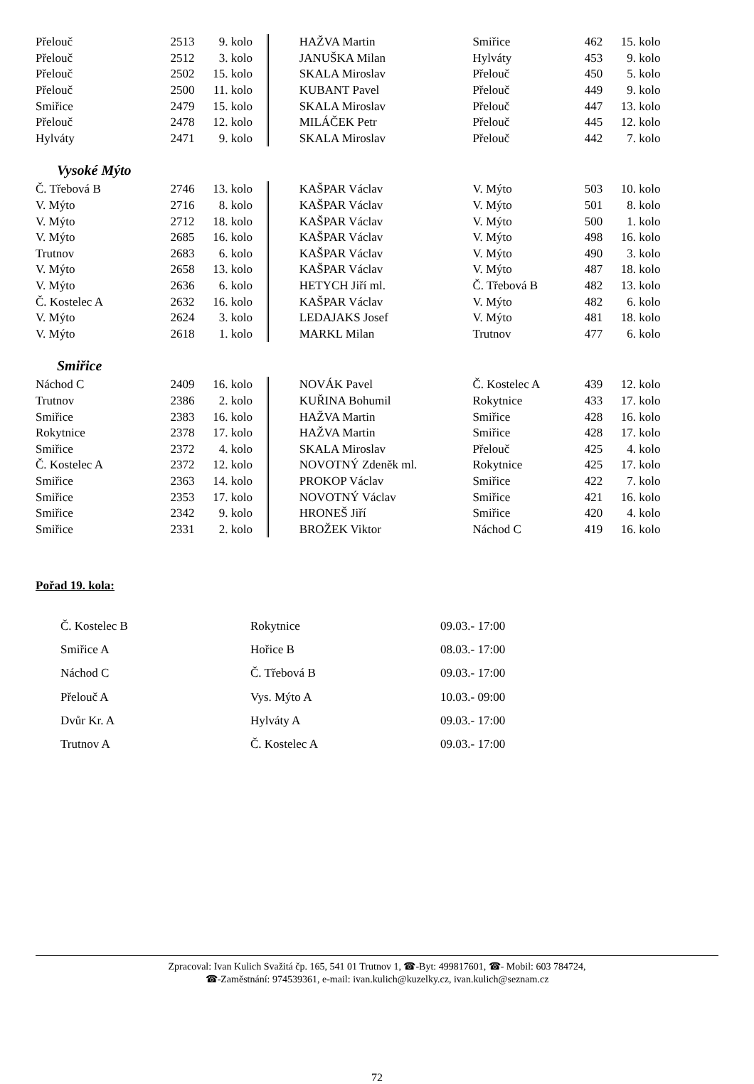| Přelouč | 2513 | 9. kolo | | HAŽVA Martin | Smiřice | 462 | 15. kolo |
| Přelouč | 2512 | 3. kolo | | JANUŠKA Milan | Hylváty | 453 | 9. kolo |
| Přelouč | 2502 | 15. kolo | | SKALA Miroslav | Přelouč | 450 | 5. kolo |
| Přelouč | 2500 | 11. kolo | | KUBANT Pavel | Přelouč | 449 | 9. kolo |
| Smiřice | 2479 | 15. kolo | | SKALA Miroslav | Přelouč | 447 | 13. kolo |
| Přelouč | 2478 | 12. kolo | | MILÁČEK Petr | Přelouč | 445 | 12. kolo |
| Hylváty | 2471 | 9. kolo | | SKALA Miroslav | Přelouč | 442 | 7. kolo |
Vysoké Mýto
| Č. Třebová B | 2746 | 13. kolo | | KAŠPAR Václav | V. Mýto | 503 | 10. kolo |
| V. Mýto | 2716 | 8. kolo | | KAŠPAR Václav | V. Mýto | 501 | 8. kolo |
| V. Mýto | 2712 | 18. kolo | | KAŠPAR Václav | V. Mýto | 500 | 1. kolo |
| V. Mýto | 2685 | 16. kolo | | KAŠPAR Václav | V. Mýto | 498 | 16. kolo |
| Trutnov | 2683 | 6. kolo | | KAŠPAR Václav | V. Mýto | 490 | 3. kolo |
| V. Mýto | 2658 | 13. kolo | | KAŠPAR Václav | V. Mýto | 487 | 18. kolo |
| V. Mýto | 2636 | 6. kolo | | HETYCH Jiří ml. | Č. Třebová B | 482 | 13. kolo |
| Č. Kostelec A | 2632 | 16. kolo | | KAŠPAR Václav | V. Mýto | 482 | 6. kolo |
| V. Mýto | 2624 | 3. kolo | | LEDAJAKS Josef | V. Mýto | 481 | 18. kolo |
| V. Mýto | 2618 | 1. kolo | | MARKL Milan | Trutnov | 477 | 6. kolo |
Smiřice
| Náchod C | 2409 | 16. kolo | | NOVÁK Pavel | Č. Kostelec A | 439 | 12. kolo |
| Trutnov | 2386 | 2. kolo | | KUŘINA Bohumil | Rokytnice | 433 | 17. kolo |
| Smiřice | 2383 | 16. kolo | | HAŽVA Martin | Smiřice | 428 | 16. kolo |
| Rokytnice | 2378 | 17. kolo | | HAŽVA Martin | Smiřice | 428 | 17. kolo |
| Smiřice | 2372 | 4. kolo | | SKALA Miroslav | Přelouč | 425 | 4. kolo |
| Č. Kostelec A | 2372 | 12. kolo | | NOVOTNÝ Zdeněk ml. | Rokytnice | 425 | 17. kolo |
| Smiřice | 2363 | 14. kolo | | PROKOP Václav | Smiřice | 422 | 7. kolo |
| Smiřice | 2353 | 17. kolo | | NOVOTNÝ Václav | Smiřice | 421 | 16. kolo |
| Smiřice | 2342 | 9. kolo | | HRONEŠ Jiří | Smiřice | 420 | 4. kolo |
| Smiřice | 2331 | 2. kolo | | BROŽEK Viktor | Náchod C | 419 | 16. kolo |
Pořad 19. kola:
| Č. Kostelec B | Rokytnice | 09.03.- 17:00 |
| Smiřice A | Hořice B | 08.03.- 17:00 |
| Náchod C | Č. Třebová B | 09.03.- 17:00 |
| Přelouč A | Vys. Mýto A | 10.03.- 09:00 |
| Dvůr Kr. A | Hylváty A | 09.03.- 17:00 |
| Trutnov A | Č. Kostelec A | 09.03.- 17:00 |
Zpracoval: Ivan Kulich Svažitá čp. 165, 541 01 Trutnov 1, ☎-Byt: 499817601, ☎- Mobil: 603 784724,
☎-Zaměstnání: 974539361, e-mail: ivan.kulich@kuzelky.cz, ivan.kulich@seznam.cz
72